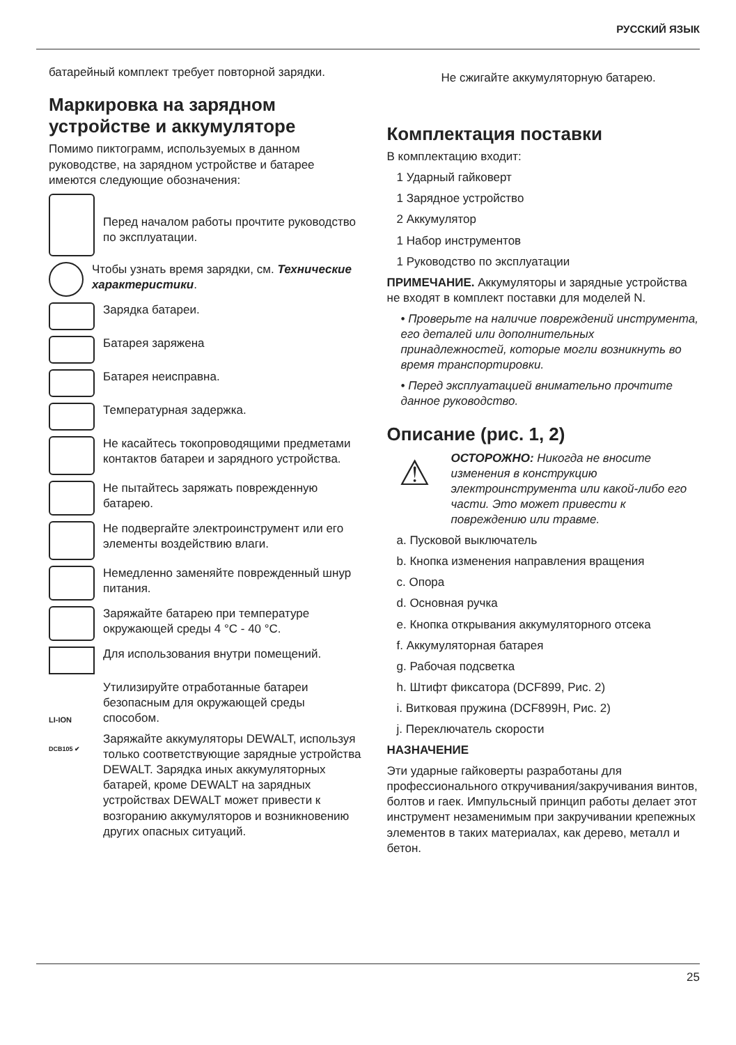РУССКИЙ ЯЗЫК
батарейный комплект требует повторной зарядки.
Маркировка на зарядном устройстве и аккумуляторе
Помимо пиктограмм, используемых в данном руководстве, на зарядном устройстве и батарее имеются следующие обозначения:
Перед началом работы прочтите руководство по эксплуатации.
Чтобы узнать время зарядки, см. Технические характеристики.
Зарядка батареи.
Батарея заряжена
Батарея неисправна.
Температурная задержка.
Не касайтесь токопроводящими предметами контактов батареи и зарядного устройства.
Не пытайтесь заряжать поврежденную батарею.
Не подвергайте электроинструмент или его элементы воздействию влаги.
Немедленно заменяйте поврежденный шнур питания.
Заряжайте батарею при температуре окружающей среды 4 °C - 40 °C.
Для использования внутри помещений.
LI-ION
Утилизируйте отработанные батареи безопасным для окружающей среды способом.
DCB105 ✔
Заряжайте аккумуляторы DEWALT, используя только соответствующие зарядные устройства DEWALT. Зарядка иных аккумуляторных батарей, кроме DEWALT на зарядных устройствах DEWALT может привести к возгоранию аккумуляторов и возникновению других опасных ситуаций.
Не сжигайте аккумуляторную батарею.
Комплектация поставки
В комплектацию входит:
1 Ударный гайковерт
1 Зарядное устройство
2 Аккумулятор
1 Набор инструментов
1 Руководство по эксплуатации
ПРИМЕЧАНИЕ. Аккумуляторы и зарядные устройства не входят в комплект поставки для моделей N.
• Проверьте на наличие повреждений инструмента, его деталей или дополнительных принадлежностей, которые могли возникнуть во время транспортировки.
• Перед эксплуатацией внимательно прочтите данное руководство.
Описание (рис. 1, 2)
⚠
ОСТОРОЖНО: Никогда не вносите изменения в конструкцию электроинструмента или какой-либо его части. Это может привести к повреждению или травме.
a. Пусковой выключатель
b. Кнопка изменения направления вращения
c. Опора
d. Основная ручка
e. Кнопка открывания аккумуляторного отсека
f. Аккумуляторная батарея
g. Рабочая подсветка
h. Штифт фиксатора (DCF899, Рис. 2)
i. Витковая пружина (DCF899H, Рис. 2)
j. Переключатель скорости
НАЗНАЧЕНИЕ
Эти ударные гайковерты разработаны для профессионального откручивания/закручивания винтов, болтов и гаек. Импульсный принцип работы делает этот инструмент незаменимым при закручивании крепежных элементов в таких материалах, как дерево, металл и бетон.
25